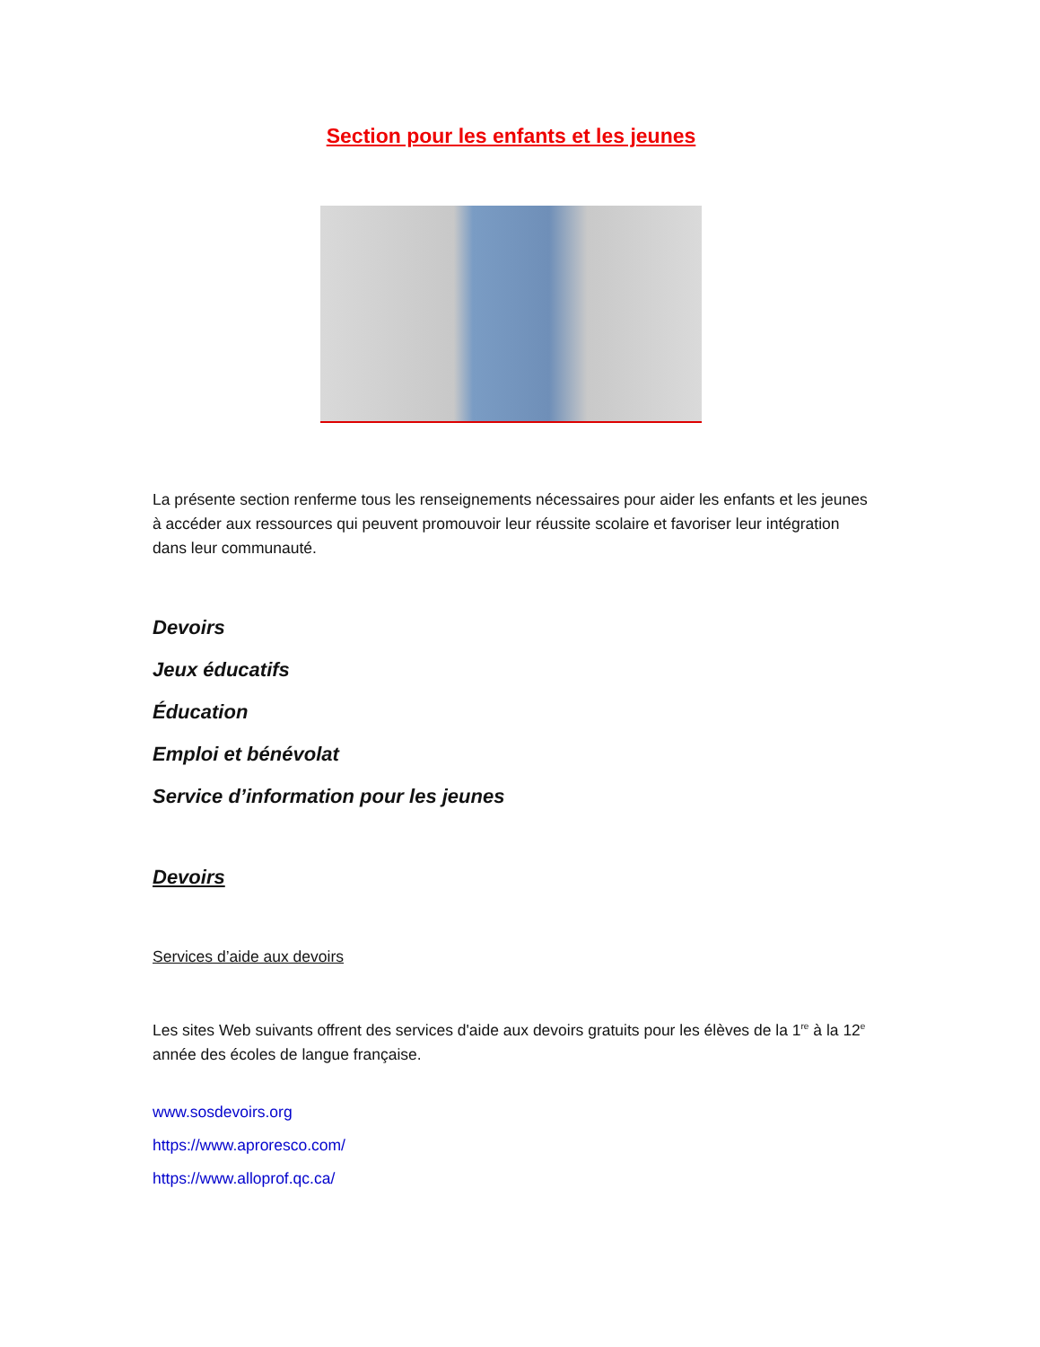Section pour les enfants et les jeunes
La présente section renferme tous les renseignements nécessaires pour aider les enfants et les jeunes à accéder aux ressources qui peuvent promouvoir leur réussite scolaire et favoriser leur intégration dans leur communauté.
Devoirs
Jeux éducatifs
Éducation
Emploi et bénévolat
Service d’information pour les jeunes
Devoirs
Services d’aide aux devoirs
Les sites Web suivants offrent des services d'aide aux devoirs gratuits pour les élèves de la 1<sup>re</sup> à la 12<sup>e</sup> année des écoles de langue française.
www.sosdevoirs.org
https://www.aproresco.com/
https://www.alloprof.qc.ca/